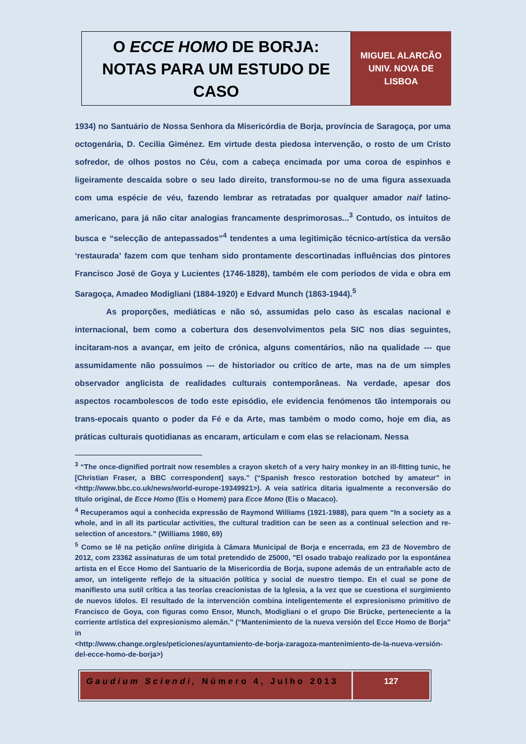O ECCE HOMO DE BORJA:
NOTAS PARA UM ESTUDO DE CASO
MIGUEL ALARCÃO
UNIV. NOVA DE
LISBOA
1934) no Santuário de Nossa Senhora da Misericórdia de Borja, província de Saragoça, por uma octogenária, D. Cecilia Giménez. Em virtude desta piedosa intervenção, o rosto de um Cristo sofredor, de olhos postos no Céu, com a cabeça encimada por uma coroa de espinhos e ligeiramente descaída sobre o seu lado direito, transformou-se no de uma figura assexuada com uma espécie de véu, fazendo lembrar as retratadas por qualquer amador naif latino-americano, para já não citar analogias francamente desprimorosas...<sup>3</sup> Contudo, os intuitos de busca e “selecção de antepassados”<sup>4</sup> tendentes a uma legitimição técnico-artística da versão ‘restaurada’ fazem com que tenham sido prontamente descortinadas influências dos pintores Francisco José de Goya y Lucientes (1746-1828), também ele com períodos de vida e obra em Saragoça, Amadeo Modigliani (1884-1920) e Edvard Munch (1863-1944).<sup>5</sup>
As proporções, mediáticas e não só, assumidas pelo caso às escalas nacional e internacional, bem como a cobertura dos desenvolvimentos pela SIC nos dias seguintes, incitaram-nos a avançar, em jeito de crónica, alguns comentários, não na qualidade --- que assumidamente não possuímos --- de historiador ou crítico de arte, mas na de um simples observador anglicista de realidades culturais contemporâneas. Na verdade, apesar dos aspectos rocambolescos de todo este episódio, ele evidencia fenómenos tão intemporais ou trans-epocais quanto o poder da Fé e da Arte, mas também o modo como, hoje em dia, as práticas culturais quotidianas as encaram, articulam e com elas se relacionam. Nessa
<sup>3</sup> “The once-dignified portrait now resembles a crayon sketch of a very hairy monkey in an ill-fitting tunic, he [Christian Fraser, a BBC correspondent] says.” (“Spanish fresco restoration botched by amateur” in <http://www.bbc.co.uk/news/world-europe-19349921>). A veia satírica ditaria igualmente a reconversão do título original, de Ecce Homo (Eis o Homem) para Ecce Mono (Eis o Macaco).
<sup>4</sup> Recuperamos aqui a conhecida expressão de Raymond Williams (1921-1988), para quem “In a society as a whole, and in all its particular activities, the cultural tradition can be seen as a continual selection and re-selection of ancestors.” (Williams 1980, 69)
<sup>5</sup> Como se lê na petição online dirigida à Câmara Municipal de Borja e encerrada, em 23 de Novembro de 2012, com 23362 assinaturas de um total pretendido de 25000, "El osado trabajo realizado por la espontánea artista en el Ecce Homo del Santuario de la Misericordia de Borja, supone además de un entrañable acto de amor, un inteligente reflejo de la situación política y social de nuestro tiempo. En el cual se pone de manifiesto una sutil crítica a las teorías creacionistas de la Iglesia, a la vez que se cuestiona el surgimiento de nuevos ídolos. El resultado de la intervención combina inteligentemente el expresionismo primitivo de Francisco de Goya, con figuras como Ensor, Munch, Modigliani o el grupo Die Brücke, perteneciente a la corriente artística del expresionismo alemán." (“Mantenimiento de la nueva versión del Ecce Homo de Borja” in
<http://www.change.org/es/peticiones/ayuntamiento-de-borja-zaragoza-mantenimiento-de-la-nueva-versión-del-ecce-homo-de-borja>)
Gaudium Sciendi, Número 4, Julho 2013
127